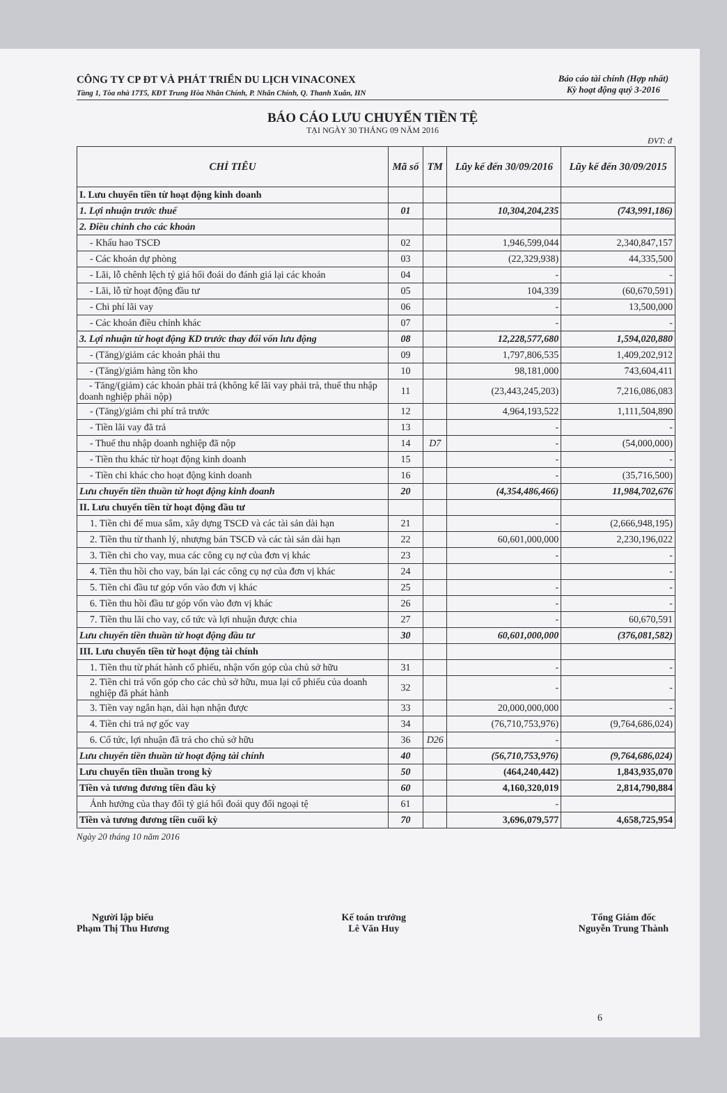CÔNG TY CP ĐT VÀ PHÁT TRIỂN DU LỊCH VINACONEX
Tầng 1, Tòa nhà 17T5, KĐT Trung Hòa Nhân Chính, P. Nhân Chính, Q. Thanh Xuân, HN
Báo cáo tài chính (Hợp nhất)
Kỳ hoạt động quý 3-2016
BÁO CÁO LƯU CHUYỂN TIỀN TỆ
TẠI NGÀY 30 THÁNG 09 NĂM 2016
ĐVT: đ
| CHỈ TIÊU | Mã số | TM | Lũy kế đến 30/09/2016 | Lũy kế đến 30/09/2015 |
| --- | --- | --- | --- | --- |
| I. Lưu chuyển tiền từ hoạt động kinh doanh | | | | |
| 1. Lợi nhuận trước thuế | 01 | | 10,304,204,235 | (743,991,186) |
| 2. Điều chỉnh cho các khoản | | | | |
| - Khấu hao TSCĐ | 02 | | 1,946,599,044 | 2,340,847,157 |
| - Các khoản dự phòng | 03 | | (22,329,938) | 44,335,500 |
| - Lãi, lỗ chênh lệch tỷ giá hối đoái do đánh giá lại các khoản | 04 | | - | - |
| - Lãi, lỗ từ hoạt động đầu tư | 05 | | 104,339 | (60,670,591) |
| - Chi phí lãi vay | 06 | | - | 13,500,000 |
| - Các khoản điều chỉnh khác | 07 | | - | - |
| 3. Lợi nhuận từ hoạt động KD trước thay đổi vốn lưu động | 08 | | 12,228,577,680 | 1,594,020,880 |
| - (Tăng)/giảm các khoản phải thu | 09 | | 1,797,806,535 | 1,409,202,912 |
| - (Tăng)/giảm hàng tồn kho | 10 | | 98,181,000 | 743,604,411 |
| - Tăng/(giảm) các khoản phải trả (không kể lãi vay phải trả, thuế thu nhập doanh nghiệp phải nộp) | 11 | | (23,443,245,203) | 7,216,086,083 |
| - (Tăng)/giảm chi phí trả trước | 12 | | 4,964,193,522 | 1,111,504,890 |
| - Tiền lãi vay đã trả | 13 | | - | - |
| - Thuế thu nhập doanh nghiệp đã nộp | 14 | D7 | - | (54,000,000) |
| - Tiền thu khác từ hoạt động kinh doanh | 15 | | - | - |
| - Tiền chi khác cho hoạt động kinh doanh | 16 | | - | (35,716,500) |
| Lưu chuyển tiền thuần từ hoạt động kinh doanh | 20 | | (4,354,486,466) | 11,984,702,676 |
| II. Lưu chuyển tiền từ hoạt động đầu tư | | | | |
| 1. Tiền chi để mua sắm, xây dựng TSCĐ và các tài sản dài hạn | 21 | | - | (2,666,948,195) |
| 2. Tiền thu từ thanh lý, nhượng bán TSCĐ và các tài sản dài hạn | 22 | | 60,601,000,000 | 2,230,196,022 |
| 3. Tiền chi cho vay, mua các công cụ nợ của đơn vị khác | 23 | | - | - |
| 4. Tiền thu hồi cho vay, bán lại các công cụ nợ của đơn vị khác | 24 | | | - |
| 5. Tiền chi đầu tư góp vốn vào đơn vị khác | 25 | | - | - |
| 6. Tiền thu hồi đầu tư góp vốn vào đơn vị khác | 26 | | - | - |
| 7. Tiền thu lãi cho vay, cổ tức và lợi nhuận được chia | 27 | | - | 60,670,591 |
| Lưu chuyển tiền thuần từ hoạt động đầu tư | 30 | | 60,601,000,000 | (376,081,582) |
| III. Lưu chuyển tiền từ hoạt động tài chính | | | | |
| 1. Tiền thu từ phát hành cổ phiếu, nhận vốn góp của chủ sở hữu | 31 | | - | - |
| 2. Tiền chi trả vốn góp cho các chủ sở hữu, mua lại cổ phiếu của doanh nghiệp đã phát hành | 32 | | - | - |
| 3. Tiền vay ngắn hạn, dài hạn nhận được | 33 | | 20,000,000,000 | - |
| 4. Tiền chi trả nợ gốc vay | 34 | | (76,710,753,976) | (9,764,686,024) |
| 6. Cổ tức, lợi nhuận đã trả cho chủ sở hữu | 36 | D26 | - | |
| Lưu chuyển tiền thuần từ hoạt động tài chính | 40 | | (56,710,753,976) | (9,764,686,024) |
| Lưu chuyển tiền thuần trong kỳ | 50 | | (464,240,442) | 1,843,935,070 |
| Tiền và tương đương tiền đầu kỳ | 60 | | 4,160,320,019 | 2,814,790,884 |
| Ảnh hưởng của thay đổi tỷ giá hối đoái quy đổi ngoại tệ | 61 | | - | |
| Tiền và tương đương tiền cuối kỳ | 70 | | 3,696,079,577 | 4,658,725,954 |
Ngày 20 tháng 10 năm 2016
Người lập biểu
Phạm Thị Thu Hương
Kế toán trưởng
Lê Văn Huy
Tổng Giám đốc
Nguyễn Trung Thành
6